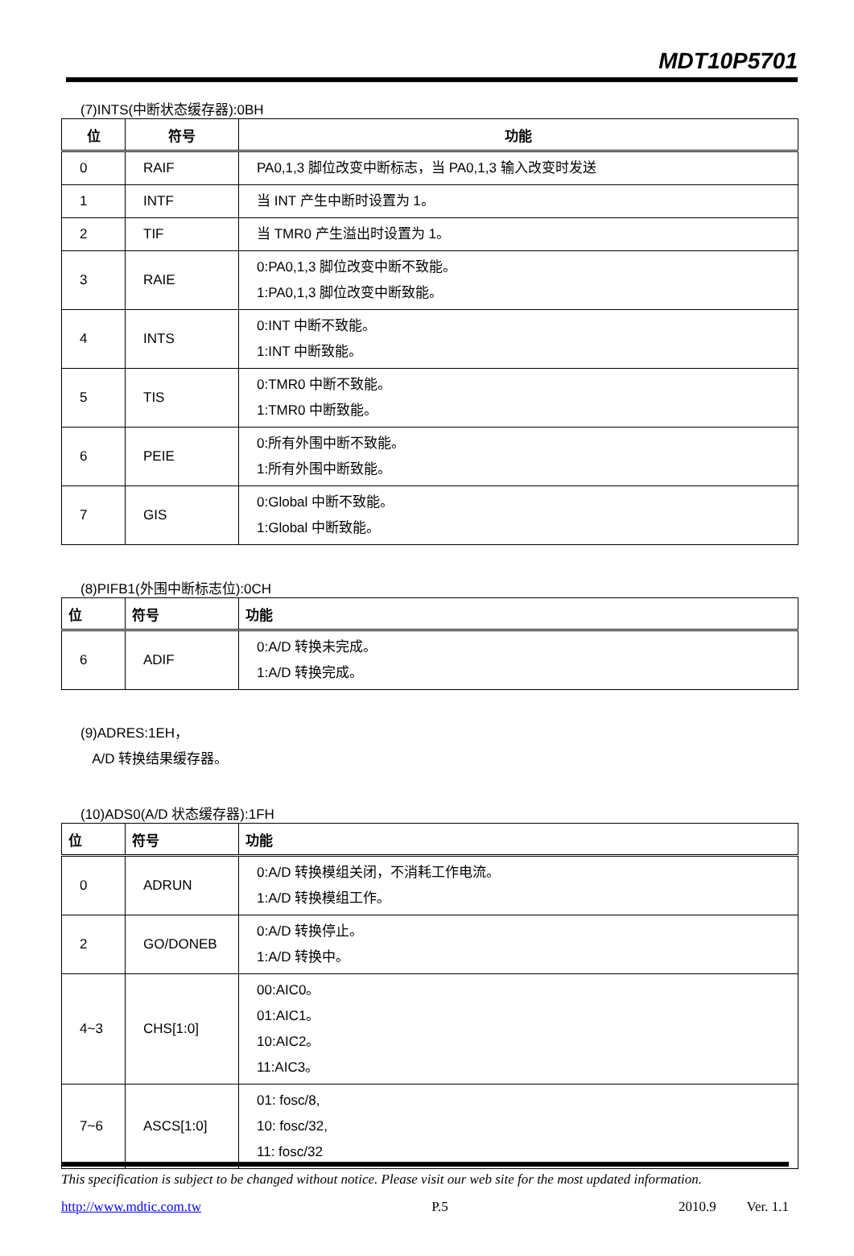MDT10P5701
(7)INTS(中断状态缓存器):0BH
| 位 | 符号 | 功能 |
| --- | --- | --- |
| 0 | RAIF | PA0,1,3 脚位改变中断标志，当 PA0,1,3 输入改变时发送 |
| 1 | INTF | 当 INT 产生中断时设置为 1。 |
| 2 | TIF | 当 TMR0 产生溢出时设置为 1。 |
| 3 | RAIE | 0:PA0,1,3 脚位改变中断不致能。 1:PA0,1,3 脚位改变中断致能。 |
| 4 | INTS | 0:INT 中断不致能。 1:INT 中断致能。 |
| 5 | TIS | 0:TMR0 中断不致能。 1:TMR0 中断致能。 |
| 6 | PEIE | 0:所有外围中断不致能。 1:所有外围中断致能。 |
| 7 | GIS | 0:Global 中断不致能。 1:Global 中断致能。 |
(8)PIFB1(外围中断标志位):0CH
| 位 | 符号 | 功能 |
| --- | --- | --- |
| 6 | ADIF | 0:A/D 转换未完成。 1:A/D 转换完成。 |
(9)ADRES:1EH，
A/D 转换结果缓存器。
(10)ADS0(A/D 状态缓存器):1FH
| 位 | 符号 | 功能 |
| --- | --- | --- |
| 0 | ADRUN | 0:A/D 转换模组关闭，不消耗工作电流。 1:A/D 转换模组工作。 |
| 2 | GO/DONEB | 0:A/D 转换停止。 1:A/D 转换中。 |
| 4~3 | CHS[1:0] | 00:AIC0。 01:AIC1。 10:AIC2。 11:AIC3。 |
| 7~6 | ASCS[1:0] | 01: fosc/8, 10: fosc/32, 11: fosc/32 |
This specification is subject to be changed without notice. Please visit our web site for the most updated information.
http://www.mdtic.com.tw P.5 2010.9 Ver. 1.1